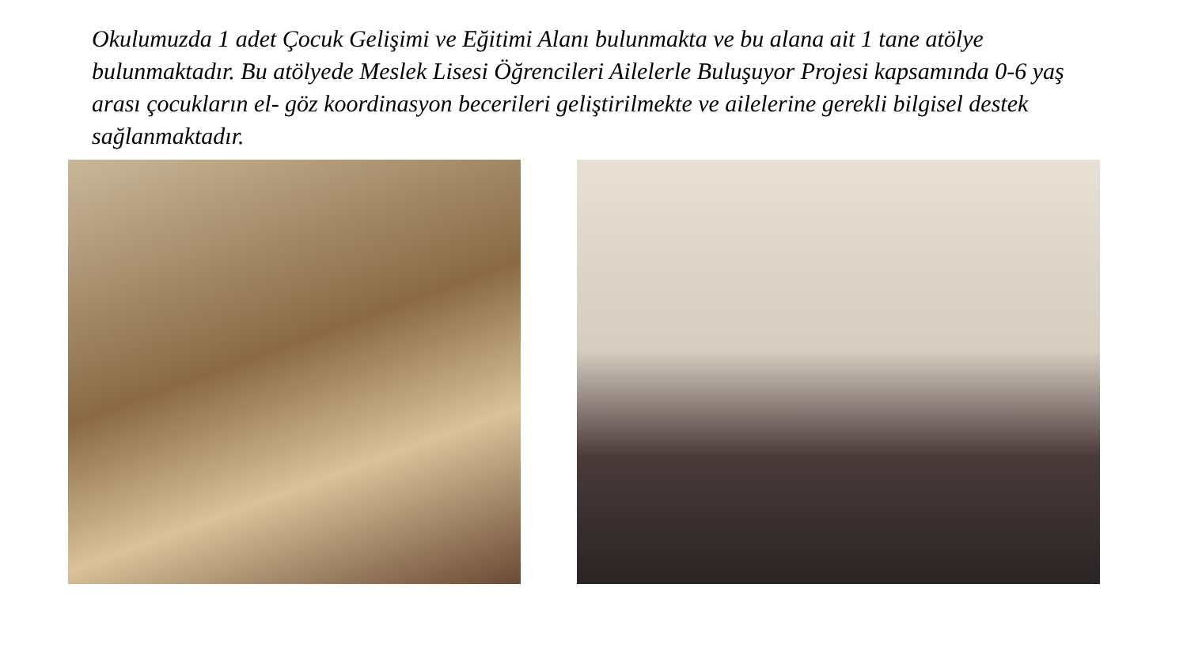Okulumuzda 1 adet Çocuk Gelişimi ve Eğitimi Alanı bulunmakta ve bu alana ait 1 tane atölye bulunmaktadır. Bu atölyede Meslek Lisesi Öğrencileri Ailelerle Buluşuyor Projesi kapsamında 0-6 yaş arası çocukların el- göz koordinasyon becerileri geliştirilmekte ve ailelerine gerekli bilgisel destek sağlanmaktadır.